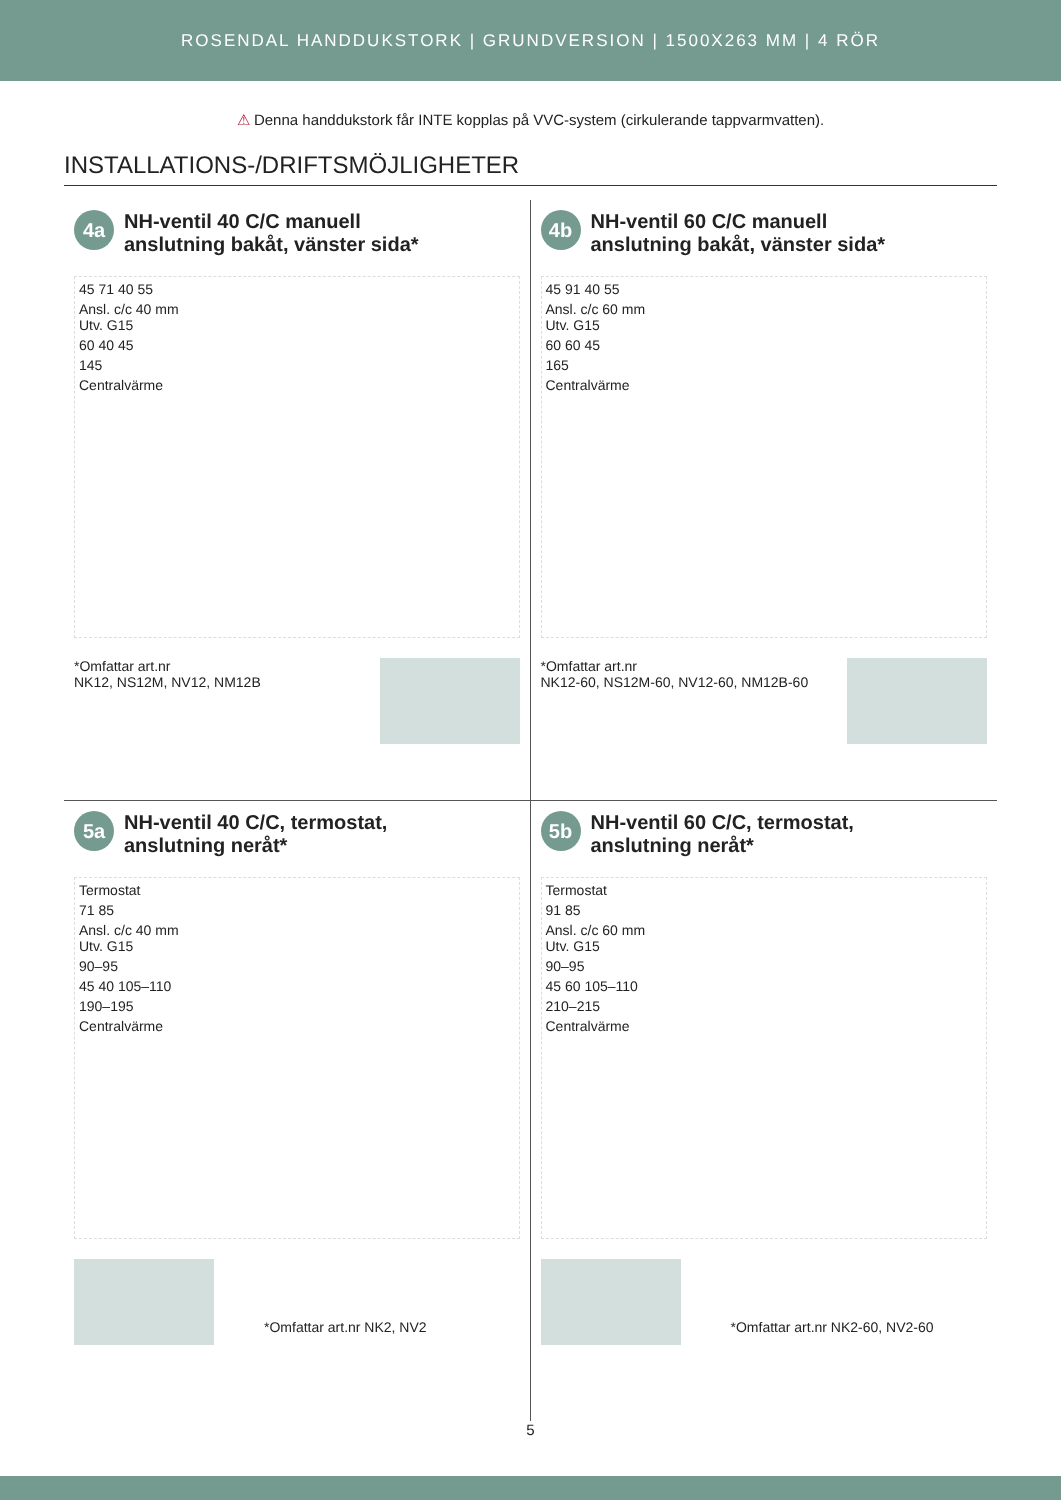ROSENDAL HANDDUKSTORK | GRUNDVERSION | 1500X263 MM | 4 RÖR
⚠ Denna handdukstork får INTE kopplas på VVC-system (cirkulerande tappvarmvatten).
INSTALLATIONS-/DRIFTSMÖJLIGHETER
4a
NH-ventil 40 C/C manuell
anslutning bakåt, vänster sida*
45 71 40 55
Ansl. c/c 40 mm
Utv. G15
60 40 45
145
Centralvärme
*Omfattar art.nr
NK12, NS12M, NV12, NM12B
4b
NH-ventil 60 C/C manuell
anslutning bakåt, vänster sida*
45 91 40 55
Ansl. c/c 60 mm
Utv. G15
60 60 45
165
Centralvärme
*Omfattar art.nr
NK12-60, NS12M-60, NV12-60, NM12B-60
5a
NH-ventil 40 C/C, termostat,
anslutning neråt*
Termostat
71 85
Ansl. c/c 40 mm
Utv. G15
90–95
45 40 105–110
190–195
Centralvärme
*Omfattar art.nr NK2, NV2
5b
NH-ventil 60 C/C, termostat,
anslutning neråt*
Termostat
91 85
Ansl. c/c 60 mm
Utv. G15
90–95
45 60 105–110
210–215
Centralvärme
*Omfattar art.nr NK2-60, NV2-60
5